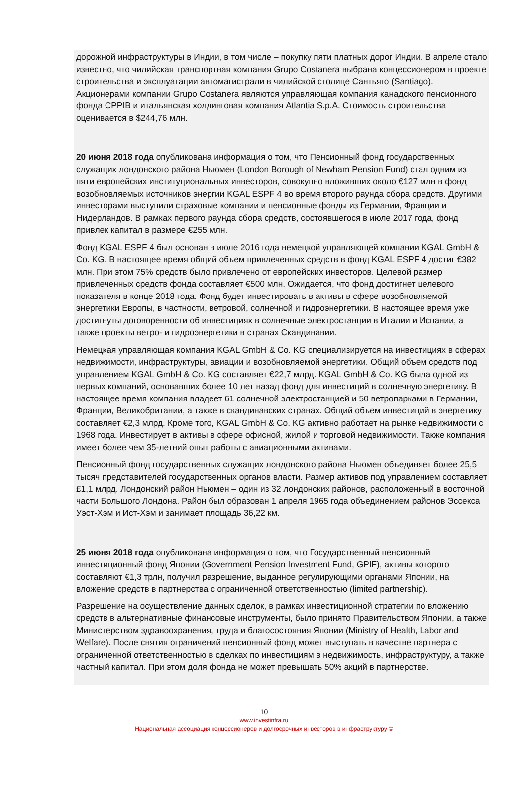дорожной инфраструктуры в Индии, в том числе – покупку пяти платных дорог Индии. В апреле стало известно, что чилийская транспортная компания Grupo Costanera выбрана концессионером в проекте строительства и эксплуатации автомагистрали в чилийской столице Сантьяго (Santiago). Акционерами компании Grupo Costanera являются управляющая компания канадского пенсионного фонда CPPIB и итальянская холдинговая компания Atlantia S.p.A. Стоимость строительства оценивается в $244,76 млн.
20 июня 2018 года опубликована информация о том, что Пенсионный фонд государственных служащих лондонского района Ньюмен (London Borough of Newham Pension Fund) стал одним из пяти европейских институциональных инвесторов, совокупно вложивших около €127 млн в фонд возобновляемых источников энергии KGAL ESPF 4 во время второго раунда сбора средств. Другими инвесторами выступили страховые компании и пенсионные фонды из Германии, Франции и Нидерландов. В рамках первого раунда сбора средств, состоявшегося в июле 2017 года, фонд привлек капитал в размере €255 млн.
Фонд KGAL ESPF 4 был основан в июле 2016 года немецкой управляющей компании KGAL GmbH & Co. KG. В настоящее время общий объем привлеченных средств в фонд KGAL ESPF 4 достиг €382 млн. При этом 75% средств было привлечено от европейских инвесторов. Целевой размер привлеченных средств фонда составляет €500 млн. Ожидается, что фонд достигнет целевого показателя в конце 2018 года. Фонд будет инвестировать в активы в сфере возобновляемой энергетики Европы, в частности, ветровой, солнечной и гидроэнергетики. В настоящее время уже достигнуты договоренности об инвестициях в солнечные электростанции в Италии и Испании, а также проекты ветро- и гидроэнергетики в странах Скандинавии.
Немецкая управляющая компания KGAL GmbH & Co. KG специализируется на инвестициях в сферах недвижимости, инфраструктуры, авиации и возобновляемой энергетики. Общий объем средств под управлением KGAL GmbH & Co. KG составляет €22,7 млрд. KGAL GmbH & Co. KG была одной из первых компаний, основавших более 10 лет назад фонд для инвестиций в солнечную энергетику. В настоящее время компания владеет 61 солнечной электростанцией и 50 ветропарками в Германии, Франции, Великобритании, а также в скандинавских странах. Общий объем инвестиций в энергетику составляет €2,3 млрд. Кроме того, KGAL GmbH & Co. KG активно работает на рынке недвижимости с 1968 года. Инвестирует в активы в сфере офисной, жилой и торговой недвижимости. Также компания имеет более чем 35-летний опыт работы с авиационными активами.
Пенсионный фонд государственных служащих лондонского района Ньюмен объединяет более 25,5 тысяч представителей государственных органов власти. Размер активов под управлением составляет £1,1 млрд. Лондонский район Ньюмен – один из 32 лондонских районов, расположенный в восточной части Большого Лондона. Район был образован 1 апреля 1965 года объединением районов Эссекса Уэст-Хэм и Ист-Хэм и занимает площадь 36,22 км.
25 июня 2018 года опубликована информация о том, что Государственный пенсионный инвестиционный фонд Японии (Government Pension Investment Fund, GPIF), активы которого составляют €1,3 трлн, получил разрешение, выданное регулирующими органами Японии, на вложение средств в партнерства с ограниченной ответственностью (limited partnership).
Разрешение на осуществление данных сделок, в рамках инвестиционной стратегии по вложению средств в альтернативные финансовые инструменты, было принято Правительством Японии, а также Министерством здравоохранения, труда и благосостояния Японии (Ministry of Health, Labor and Welfare). После снятия ограничений пенсионный фонд может выступать в качестве партнера с ограниченной ответственностью в сделках по инвестициям в недвижимость, инфраструктуру, а также частный капитал. При этом доля фонда не может превышать 50% акций в партнерстве.
10
www.investinfra.ru
Национальная ассоциация концессионеров и долгосрочных инвесторов в инфраструктуру ©